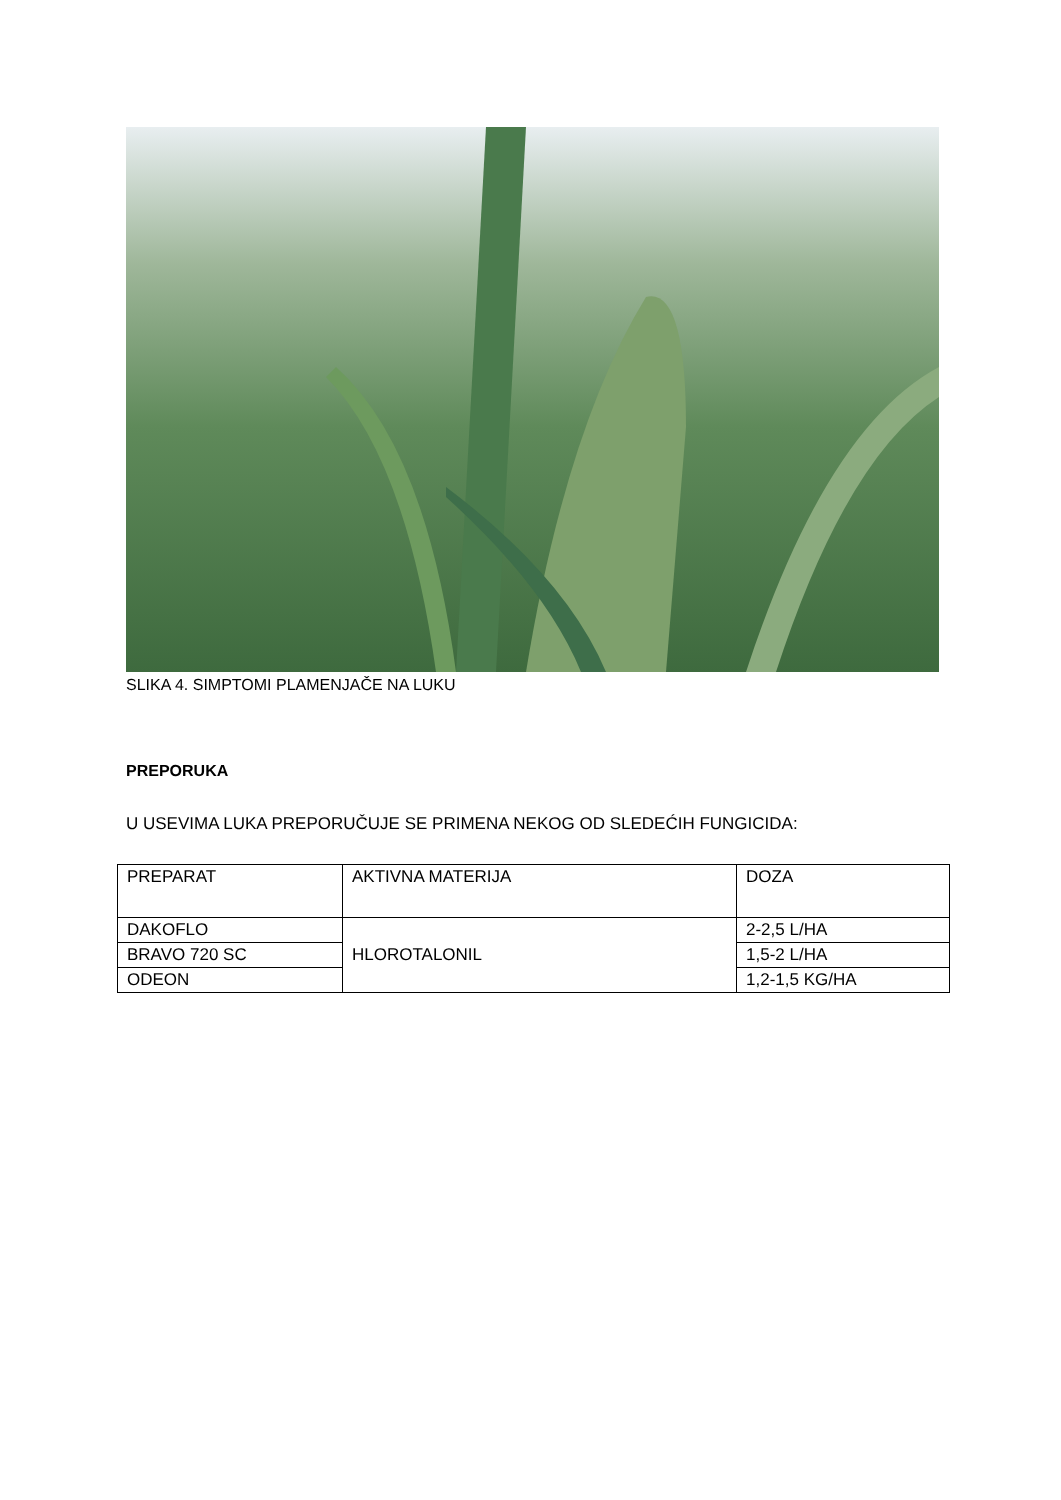SLIKA 4. SIMPTOMI PLAMENJAČE NA LUKU
PREPORUKA
U USEVIMA LUKA PREPORUČUJE SE PRIMENA NEKOG OD SLEDEĆIH FUNGICIDA:
| PREPARAT | AKTIVNA MATERIJA | DOZA |
| DAKOFLO | HLOROTALONIL | 2-2,5 L/HA |
| BRAVO 720 SC | | 1,5-2 L/HA |
| ODEON | | 1,2-1,5 KG/HA |